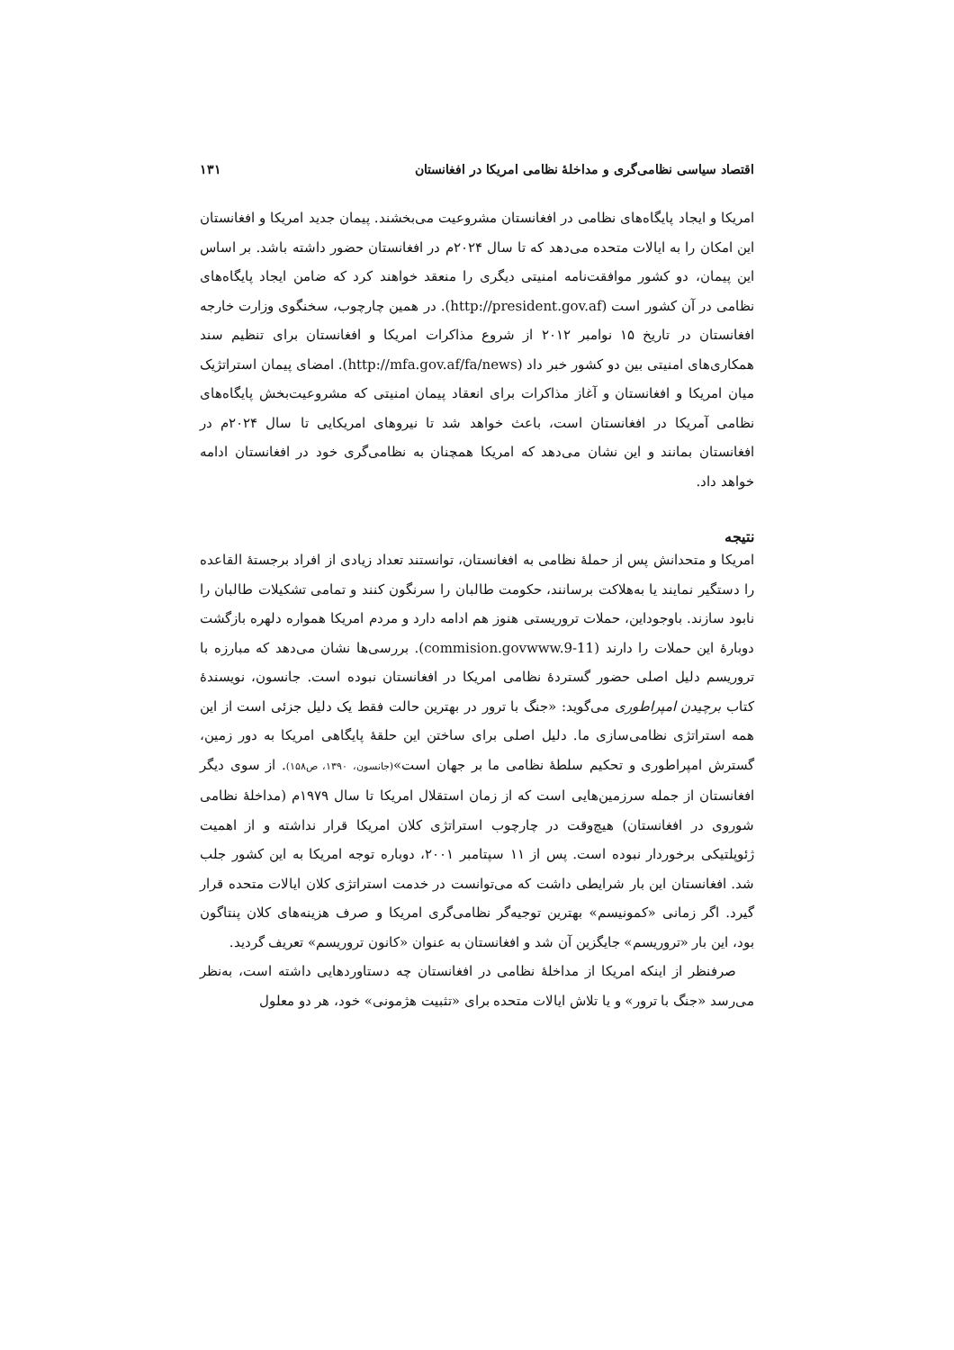اقتصاد سیاسی نظامی‌گری و مداخلهٔ نظامی امریکا در افغانستان ۱۳۱
امریکا و ایجاد پایگاه‌های نظامی در افغانستان مشروعیت می‌بخشند. پیمان جدید امریکا و افغانستان این امکان را به ایالات متحده می‌دهد که تا سال ۲۰۲۴م در افغانستان حضور داشته باشد. بر اساس این پیمان، دو کشور موافقت‌نامه امنیتی دیگری را منعقد خواهند کرد که ضامن ایجاد پایگاه‌های نظامی در آن کشور است (http://president.gov.af). در همین چارچوب، سخنگوی وزارت خارجه افغانستان در تاریخ ۱۵ نوامبر ۲۰۱۲ از شروع مذاکرات امریکا و افغانستان برای تنظیم سند همکاری‌های امنیتی بین دو کشور خبر داد (http://mfa.gov.af/fa/news). امضای پیمان استراتژیک میان امریکا و افغانستان و آغاز مذاکرات برای انعقاد پیمان امنیتی که مشروعیت‌بخش پایگاه‌های نظامی آمریکا در افغانستان است، باعث خواهد شد تا نیروهای امریکایی تا سال ۲۰۲۴م در افغانستان بمانند و این نشان می‌دهد که امریکا همچنان به نظامی‌گری خود در افغانستان ادامه خواهد داد.
نتیجه
امریکا و متحدانش پس از حملهٔ نظامی به افغانستان، توانستند تعداد زیادی از افراد برجستهٔ القاعده را دستگیر نمایند یا به‌هلاکت برسانند، حکومت طالبان را سرنگون کنند و تمامی تشکیلات طالبان را نابود سازند. باوجوداین، حملات تروریستی هنوز هم ادامه دارد و مردم امریکا همواره دلهره بازگشت دوبارهٔ این حملات را دارند (commision.govwww.9-11). بررسی‌ها نشان می‌دهد که مبارزه با تروریسم دلیل اصلی حضور گستردهٔ نظامی امریکا در افغانستان نبوده است. جانسون، نویسندهٔ کتاب برچیدن امپراطوری می‌گوید: «جنگ با ترور در بهترین حالت فقط یک دلیل جزئی است از این همه استراتژی نظامی‌سازی ما. دلیل اصلی برای ساختن این حلقهٔ پایگاهی امریکا به دور زمین، گسترش امپراطوری و تحکیم سلطهٔ نظامی ما بر جهان است»(جانسون، ۱۳۹۰، ص۱۵۸). از سوی دیگر افغانستان از جمله سرزمین‌هایی است که از زمان استقلال امریکا تا سال ۱۹۷۹م (مداخلهٔ نظامی شوروی در افغانستان) هیچ‌وقت در چارچوب استراتژی کلان امریکا قرار نداشته و از اهمیت ژئوپلتیکی برخوردار نبوده است. پس از ۱۱ سپتامبر ۲۰۰۱، دوباره توجه امریکا به این کشور جلب شد. افغانستان این بار شرایطی داشت که می‌توانست در خدمت استراتژی کلان ایالات متحده قرار گیرد. اگر زمانی «کمونیسم» بهترین توجیه‌گر نظامی‌گری امریکا و صرف هزینه‌های کلان پنتاگون بود، این بار «تروریسم» جایگزین آن شد و افغانستان به عنوان «کانون تروریسم» تعریف گردید.
صرفنظر از اینکه امریکا از مداخلهٔ نظامی در افغانستان چه دستاوردهایی داشته است، به‌نظر می‌رسد «جنگ با ترور» و یا تلاش ایالات متحده برای «تثبیت هژمونی» خود، هر دو معلول